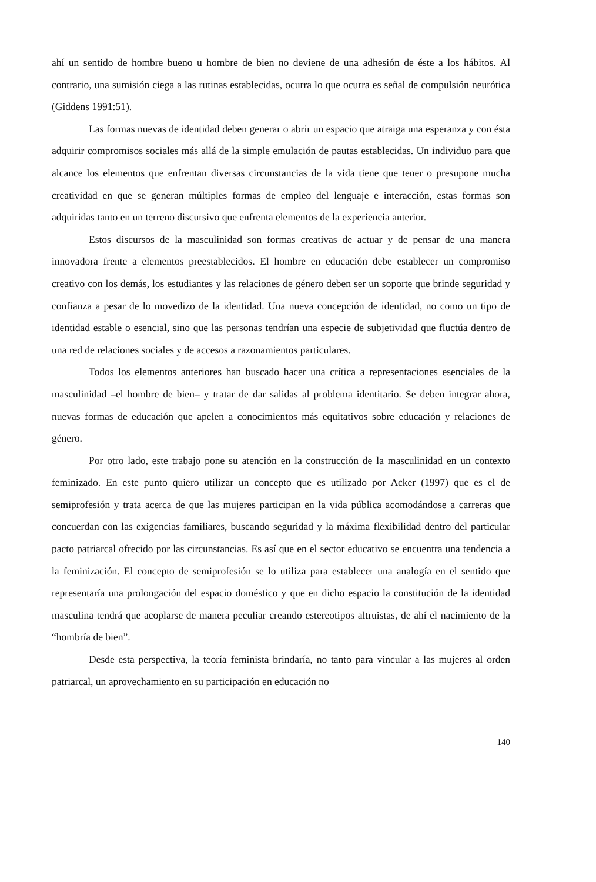ahí un sentido de hombre bueno u hombre de bien no deviene de una adhesión de éste a los hábitos. Al contrario, una sumisión ciega a las rutinas establecidas, ocurra lo que ocurra es señal de compulsión neurótica (Giddens 1991:51).
Las formas nuevas de identidad deben generar o abrir un espacio que atraiga una esperanza y con ésta adquirir compromisos sociales más allá de la simple emulación de pautas establecidas. Un individuo para que alcance los elementos que enfrentan diversas circunstancias de la vida tiene que tener o presupone mucha creatividad en que se generan múltiples formas de empleo del lenguaje e interacción, estas formas son adquiridas tanto en un terreno discursivo que enfrenta elementos de la experiencia anterior.
Estos discursos de la masculinidad son formas creativas de actuar y de pensar de una manera innovadora frente a elementos preestablecidos. El hombre en educación debe establecer un compromiso creativo con los demás, los estudiantes y las relaciones de género deben ser un soporte que brinde seguridad y confianza a pesar de lo movedizo de la identidad. Una nueva concepción de identidad, no como un tipo de identidad estable o esencial, sino que las personas tendrían una especie de subjetividad que fluctúa dentro de una red de relaciones sociales y de accesos a razonamientos particulares.
Todos los elementos anteriores han buscado hacer una crítica a representaciones esenciales de la masculinidad –el hombre de bien– y tratar de dar salidas al problema identitario. Se deben integrar ahora, nuevas formas de educación que apelen a conocimientos más equitativos sobre educación y relaciones de género.
Por otro lado, este trabajo pone su atención en la construcción de la masculinidad en un contexto feminizado. En este punto quiero utilizar un concepto que es utilizado por Acker (1997) que es el de semiprofesión y trata acerca de que las mujeres participan en la vida pública acomodándose a carreras que concuerdan con las exigencias familiares, buscando seguridad y la máxima flexibilidad dentro del particular pacto patriarcal ofrecido por las circunstancias. Es así que en el sector educativo se encuentra una tendencia a la feminización. El concepto de semiprofesión se lo utiliza para establecer una analogía en el sentido que representaría una prolongación del espacio doméstico y que en dicho espacio la constitución de la identidad masculina tendrá que acoplarse de manera peculiar creando estereotipos altruistas, de ahí el nacimiento de la “hombría de bien”.
Desde esta perspectiva, la teoría feminista brindaría, no tanto para vincular a las mujeres al orden patriarcal, un aprovechamiento en su participación en educación no
140